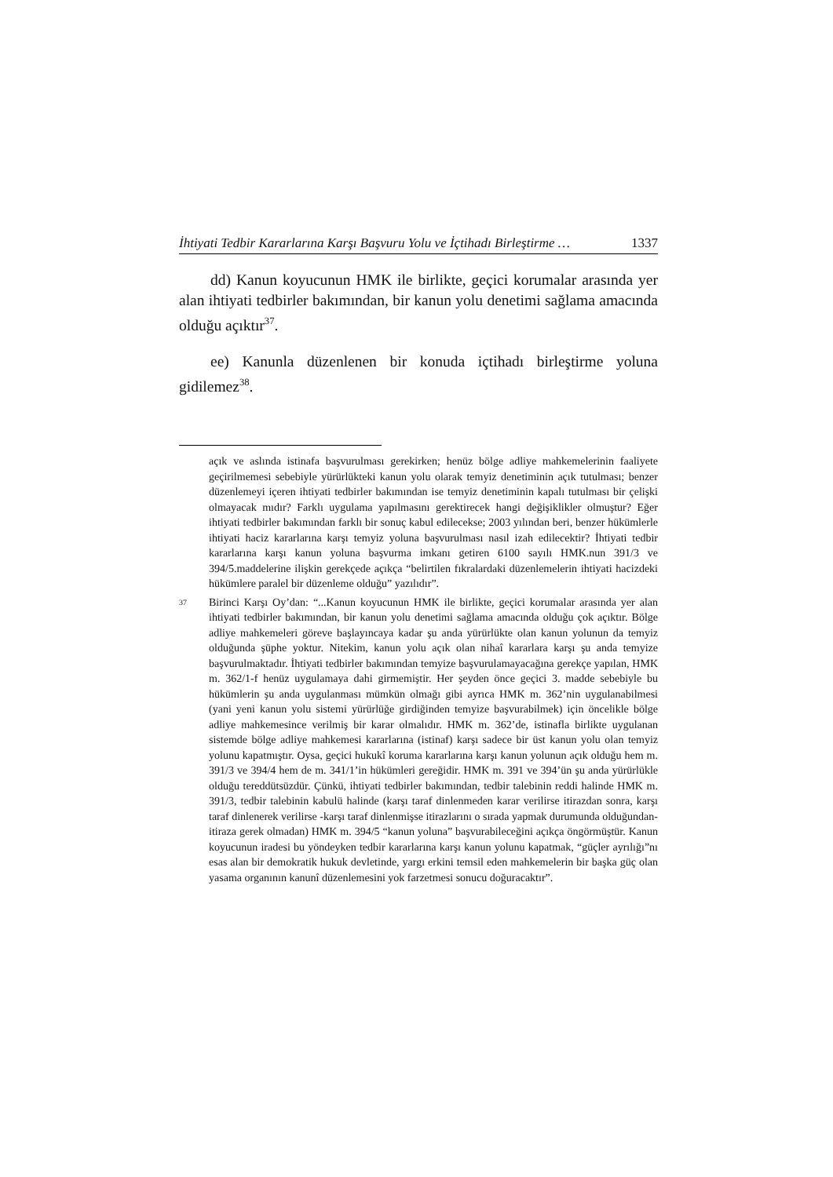İhtiyati Tedbir Kararlarına Karşı Başvuru Yolu ve İçtihadı Birleştirme … 1337
dd) Kanun koyucunun HMK ile birlikte, geçici korumalar arasında yer alan ihtiyati tedbirler bakımından, bir kanun yolu denetimi sağlama amacında olduğu açıktır<sup>37</sup>.
ee) Kanunla düzenlenen bir konuda içtihadı birleştirme yoluna gidilemez<sup>38</sup>.
açık ve aslında istinafa başvurulması gerekirken; henüz bölge adliye mahkemelerinin faaliyete geçirilmemesi sebebiyle yürürlükteki kanun yolu olarak temyiz denetiminin açık tutulması; benzer düzenlemeyi içeren ihtiyati tedbirler bakımından ise temyiz denetiminin kapalı tutulması bir çelişki olmayacak mıdır? Farklı uygulama yapılmasını gerektirecek hangi değişiklikler olmuştur? Eğer ihtiyati tedbirler bakımından farklı bir sonuç kabul edilecekse; 2003 yılından beri, benzer hükümlerle ihtiyati haciz kararlarına karşı temyiz yoluna başvurulması nasıl izah edilecektir? İhtiyati tedbir kararlarına karşı kanun yoluna başvurma imkanı getiren 6100 sayılı HMK.nun 391/3 ve 394/5.maddelerine ilişkin gerekçede açıkça “belirtilen fıkralardaki düzenlemelerin ihtiyati hacizdeki hükümlere paralel bir düzenleme olduğu” yazılıdır”.
37 Birinci Karşı Oy’dan: “...Kanun koyucunun HMK ile birlikte, geçici korumalar arasında yer alan ihtiyati tedbirler bakımından, bir kanun yolu denetimi sağlama amacında olduğu çok açıktır. Bölge adliye mahkemeleri göreve başlayıncaya kadar şu anda yürürlükte olan kanun yolunun da temyiz olduğunda şüphe yoktur. Nitekim, kanun yolu açık olan nihaî kararlara karşı şu anda temyize başvurulmaktadır. İhtiyati tedbirler bakımından temyize başvurulamayacağına gerekçe yapılan, HMK m. 362/1-f henüz uygulamaya dahi girmemiştir. Her şeyden önce geçici 3. madde sebebiyle bu hükümlerin şu anda uygulanması mümkün olmağı gibi ayrıca HMK m. 362’nin uygulanabilmesi (yani yeni kanun yolu sistemi yürürlüğe girdiğinden temyize başvurabilmek) için öncelikle bölge adliye mahkemesince verilmiş bir karar olmalıdır. HMK m. 362’de, istinafla birlikte uygulanan sistemde bölge adliye mahkemesi kararlarına (istinaf) karşı sadece bir üst kanun yolu olan temyiz yolunu kapatmıştır. Oysa, geçici hukukî koruma kararlarına karşı kanun yolunun açık olduğu hem m. 391/3 ve 394/4 hem de m. 341/1’in hükümleri gereğidir. HMK m. 391 ve 394’ün şu anda yürürlükle olduğu tereddütsüzdür. Çünkü, ihtiyati tedbirler bakımından, tedbir talebinin reddi halinde HMK m. 391/3, tedbir talebinin kabulü halinde (karşı taraf dinlenmeden karar verilirse itirazdan sonra, karşı taraf dinlenerek verilirse -karşı taraf dinlenmişse itirazlarını o sırada yapmak durumunda olduğundan- itiraza gerek olmadan) HMK m. 394/5 “kanun yoluna” başvurabileceğini açıkça öngörmüştür. Kanun koyucunun iradesi bu yöndeyken tedbir kararlarına karşı kanun yolunu kapatmak, “güçler ayrılığı”nı esas alan bir demokratik hukuk devletinde, yargı erkini temsil eden mahkemelerin bir başka güç olan yasama organının kanunî düzenlemesini yok farzetmesi sonucu doğuracaktır”.